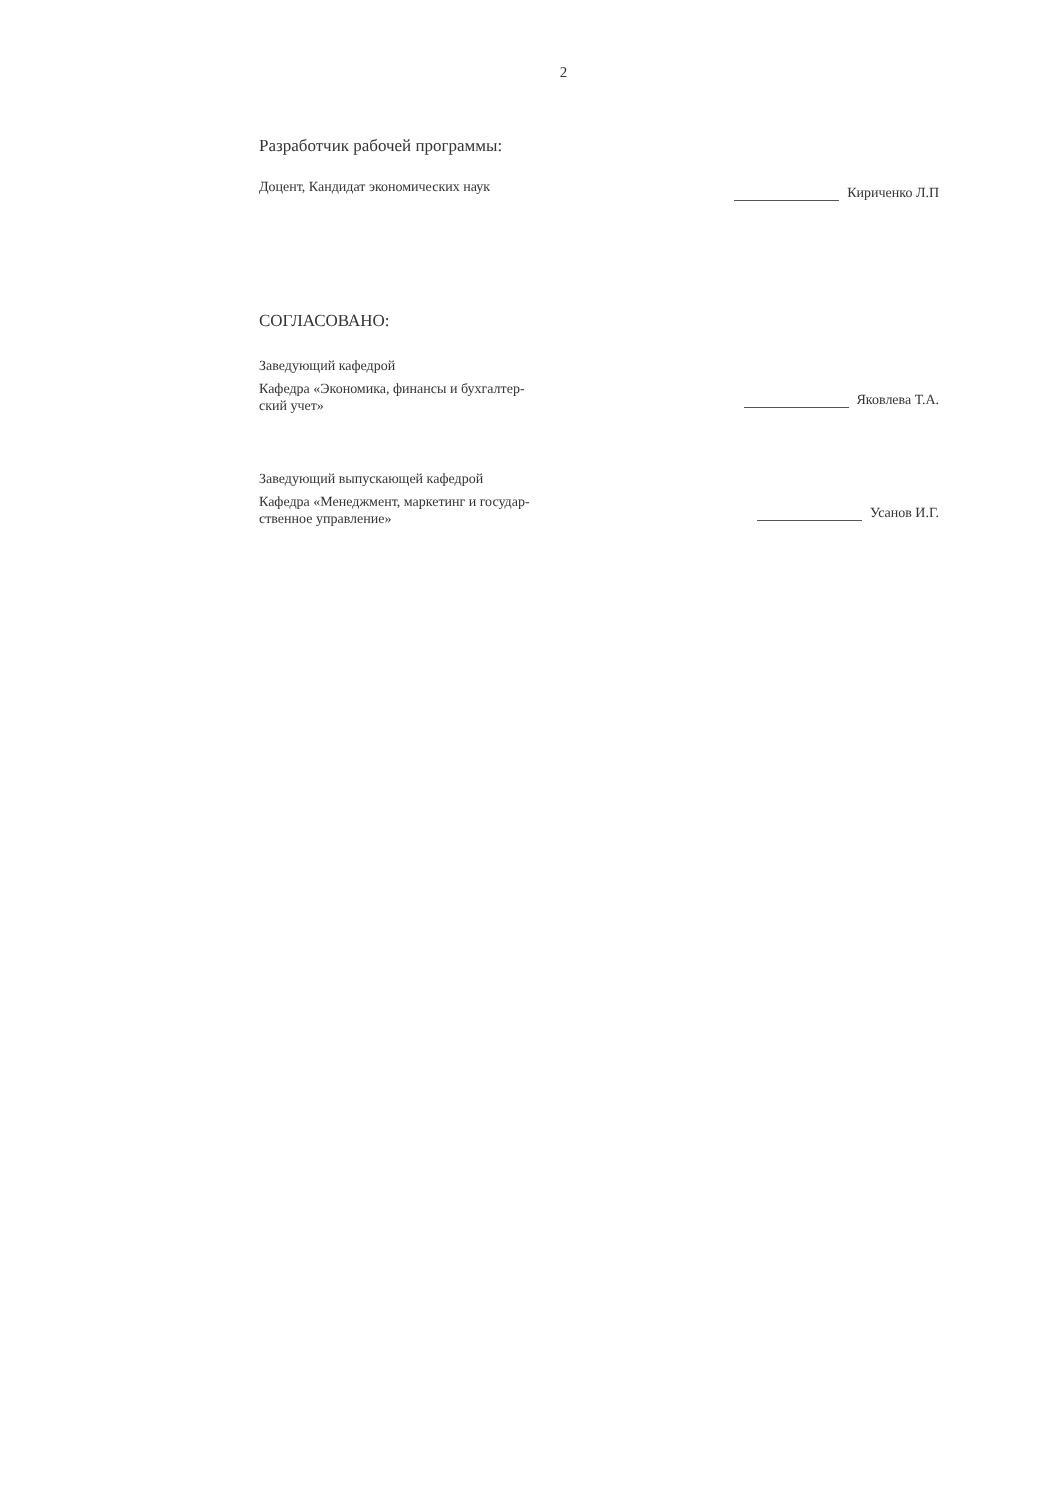2
Разработчик рабочей программы:
Доцент, Кандидат экономических наук
Кириченко Л.П
СОГЛАСОВАНО:
Заведующий кафедрой
Кафедра «Экономика, финансы и бухгалтер-
ский учет»
Яковлева Т.А.
Заведующий выпускающей кафедрой
Кафедра «Менеджмент, маркетинг и государ-
ственное управление»
Усанов И.Г.